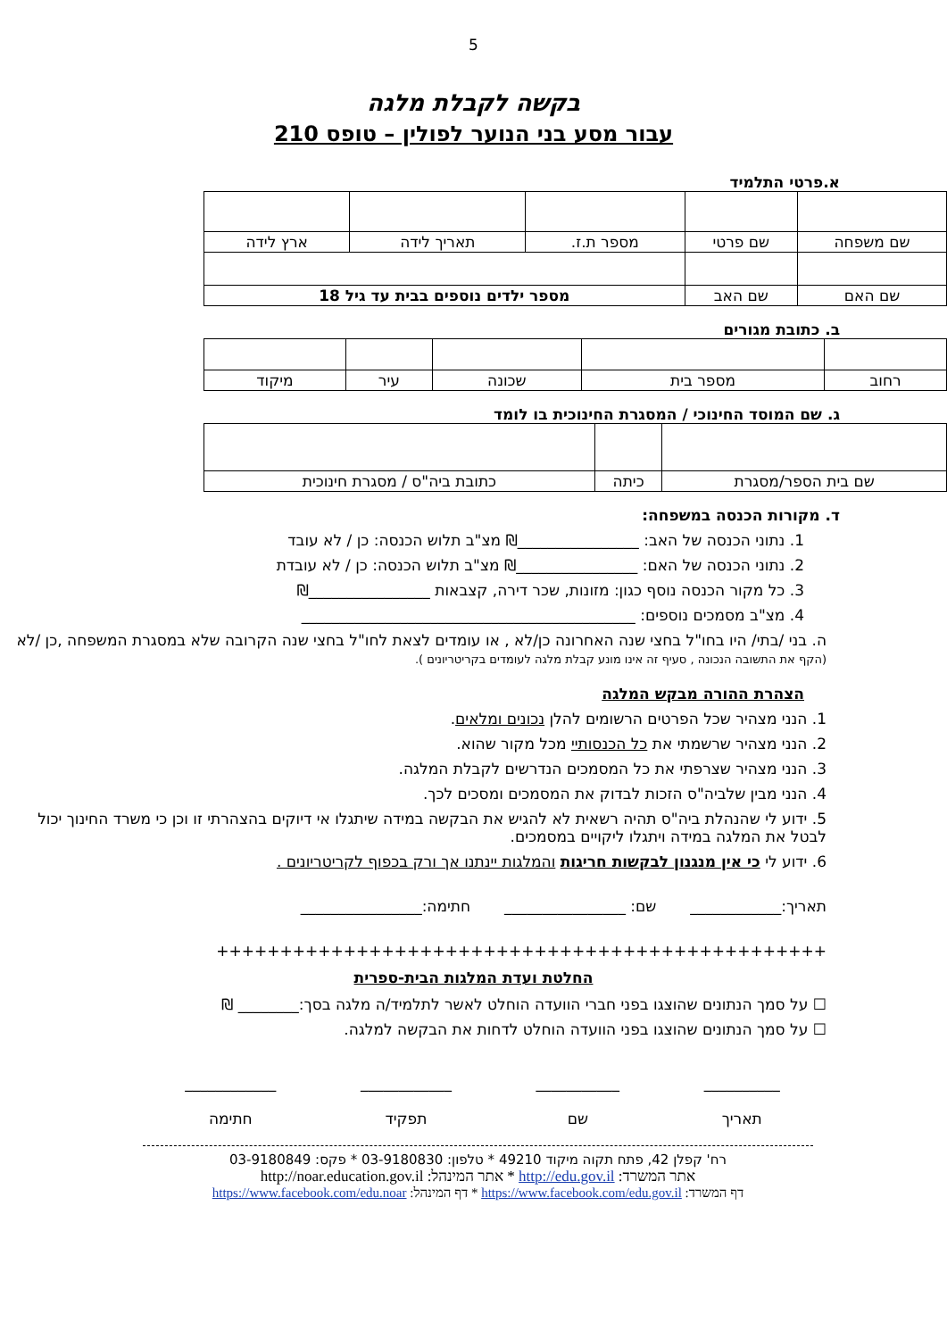5
בקשה לקבלת מלגה
עבור מסע בני הנוער לפולין – טופס 210
א.פרטי התלמיד
| שם משפחה | שם פרטי | מספר ת.ז. | תאריך לידה | ארץ לידה |
| שם האם | שם האב | מספר ילדים נוספים בבית עד גיל 18 | | |
ב. כתובת מגורים
| רחוב | מספר בית | שכונה | עיר | מיקוד |
ג. שם המוסד החינוכי / המסגרת החינוכית בו לומד
| שם בית הספר/מסגרת | כיתה | כתובת ביה"ס / מסגרת חינוכית |
ד. מקורות הכנסה במשפחה:
1. נתוני הכנסה של האב: ________________₪ מצ"ב תלוש הכנסה: כן / לא עובד
2. נתוני הכנסה של האם: ________________₪ מצ"ב תלוש הכנסה: כן / לא עובדת
3. כל מקור הכנסה נוסף כגון: מזונות, שכר דירה, קצבאות ________________₪
4. מצ"ב מסמכים נוספים: ____________________________________________
ה. בני /בתי/ היו בחו"ל בחצי שנה האחרונה כן/לא , או עומדים לצאת לחו"ל בחצי שנה הקרובה שלא במסגרת המשפחה ,כן /לא
(הקף את התשובה הנכונה , סעיף זה אינו מונע קבלת מלגה לעומדים בקריטריונים ).
הצהרת ההורה מבקש המלגה
1. הנני מצהיר שכל הפרטים הרשומים להלן נכונים ומלאים.
2. הנני מצהיר שרשמתי את כל הכנסותיי מכל מקור שהוא.
3. הנני מצהיר שצרפתי את כל המסמכים הנדרשים לקבלת המלגה.
4. הנני מבין שלביה"ס הזכות לבדוק את המסמכים ומסכים לכך.
5. ידוע לי שהנהלת ביה"ס תהיה רשאית לא להגיש את הבקשה במידה שיתגלו אי דיוקים בהצהרתי זו וכן כי משרד החינוך יכול לבטל את המלגה במידה ויתגלו ליקויים במסמכים.
6. ידוע לי כי אין מנגנון לבקשות חריגות והמלגות יינתנו אך ורק בכפוף לקריטריונים .
תאריך:____________ שם: ________________ חתימה:________________
++++++++++++++++++++++++++++++++++++++++++++++++
החלטת ועדת המלגות הבית-ספרית
☐ על סמך הנתונים שהוצגו בפני חברי הוועדה הוחלט לאשר לתלמיד/ה מלגה בסך:________ ₪
☐ על סמך הנתונים שהוצגו בפני הוועדה הוחלט לדחות את הבקשה למלגה.
__________
תאריך
___________
שם
____________
תפקיד
____________
חתימה
רח' קפלן 42, פתח תקוה מיקוד 49210 * טלפון: 03-9180830 * פקס: 03-9180849
אתר המשרד: http://edu.gov.il * אתר המינהל: http://noar.education.gov.il
דף המשרד: https://www.facebook.com/edu.gov.il * דף המינהל: https://www.facebook.com/edu.noar